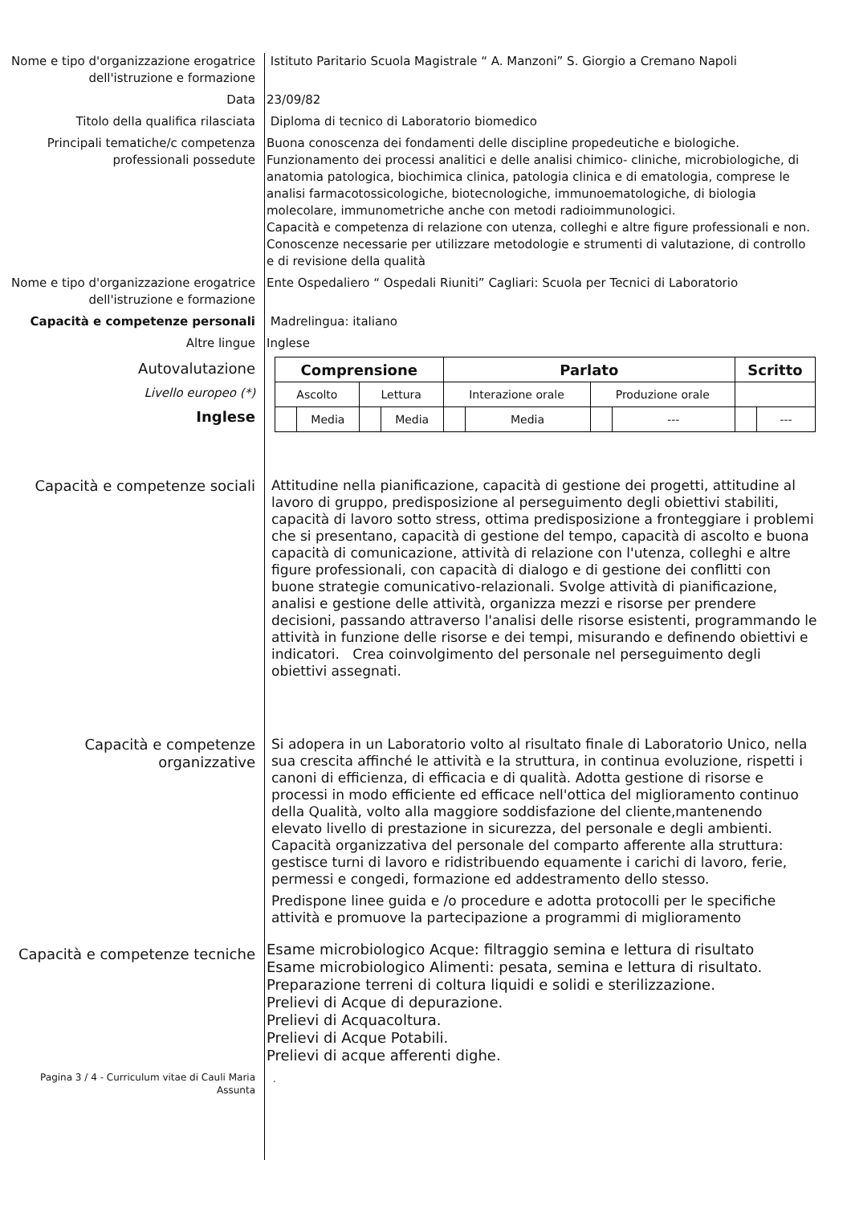Nome e tipo d'organizzazione erogatrice dell'istruzione e formazione
Istituto Paritario Scuola Magistrale “ A. Manzoni” S. Giorgio a Cremano Napoli
Data 23/09/82
Titolo della qualifica rilasciata Diploma di tecnico di Laboratorio biomedico
Principali tematiche/c competenza professionali possedute
Buona conoscenza dei fondamenti delle discipline propedeutiche e biologiche. Funzionamento dei processi analitici e delle analisi chimico- cliniche, microbiologiche, di anatomia patologica, biochimica clinica, patologia clinica e di ematologia, comprese le analisi farmacotossicologiche, biotecnologiche, immunoematologiche, di biologia molecolare, immunometriche anche con metodi radioimmunologici.
Capacità e competenza di relazione con utenza, colleghi e altre figure professionali e non.
Conoscenze necessarie per utilizzare metodologie e strumenti di valutazione, di controllo e di revisione della qualità
Nome e tipo d'organizzazione erogatrice dell'istruzione e formazione
Ente Ospedaliero “ Ospedali Riuniti” Cagliari: Scuola per Tecnici di Laboratorio
Capacità e competenze personali Madrelingua: italiano
Altre lingue Inglese
Autovalutazione
Livello europeo (*)
Inglese
| Comprensione | | | | Parlato | | | | Scritto | |
| --- | --- | --- | --- | --- | --- | --- | --- | --- | --- |
| Ascolto | | Lettura | | Interazione orale | | Produzione orale | | | |
| | Media | | Media | | Media | | --- | | --- |
Capacità e competenze sociali
Attitudine nella pianificazione, capacità di gestione dei progetti, attitudine al lavoro di gruppo, predisposizione al perseguimento degli obiettivi stabiliti, capacità di lavoro sotto stress, ottima predisposizione a fronteggiare i problemi che si presentano, capacità di gestione del tempo, capacità di ascolto e buona capacità di comunicazione, attività di relazione con l'utenza, colleghi e altre figure professionali, con capacità di dialogo e di gestione dei conflitti con buone strategie comunicativo-relazionali. Svolge attività di pianificazione, analisi e gestione delle attività, organizza mezzi e risorse per prendere decisioni, passando attraverso l'analisi delle risorse esistenti, programmando le attività in funzione delle risorse e dei tempi, misurando e definendo obiettivi e indicatori. Crea coinvolgimento del personale nel perseguimento degli obiettivi assegnati.
Capacità e competenze organizzative
Si adopera in un Laboratorio volto al risultato finale di Laboratorio Unico, nella sua crescita affinché le attività e la struttura, in continua evoluzione, rispetti i canoni di efficienza, di efficacia e di qualità. Adotta gestione di risorse e processi in modo efficiente ed efficace nell'ottica del miglioramento continuo della Qualità, volto alla maggiore soddisfazione del cliente,mantenendo elevato livello di prestazione in sicurezza, del personale e degli ambienti. Capacità organizzativa del personale del comparto afferente alla struttura: gestisce turni di lavoro e ridistribuendo equamente i carichi di lavoro, ferie, permessi e congedi, formazione ed addestramento dello stesso.
Predispone linee guida e /o procedure e adotta protocolli per le specifiche attività e promuove la partecipazione a programmi di miglioramento
Capacità e competenze tecniche
Esame microbiologico Acque: filtraggio semina e lettura di risultato
Esame microbiologico Alimenti: pesata, semina e lettura di risultato.
Preparazione terreni di coltura liquidi e solidi e sterilizzazione.
Prelievi di Acque di depurazione.
Prelievi di Acquacoltura.
Prelievi di Acque Potabili.
Prelievi di acque afferenti dighe.
Pagina 3 / 4 - Curriculum vitae di Cauli Maria Assunta
.